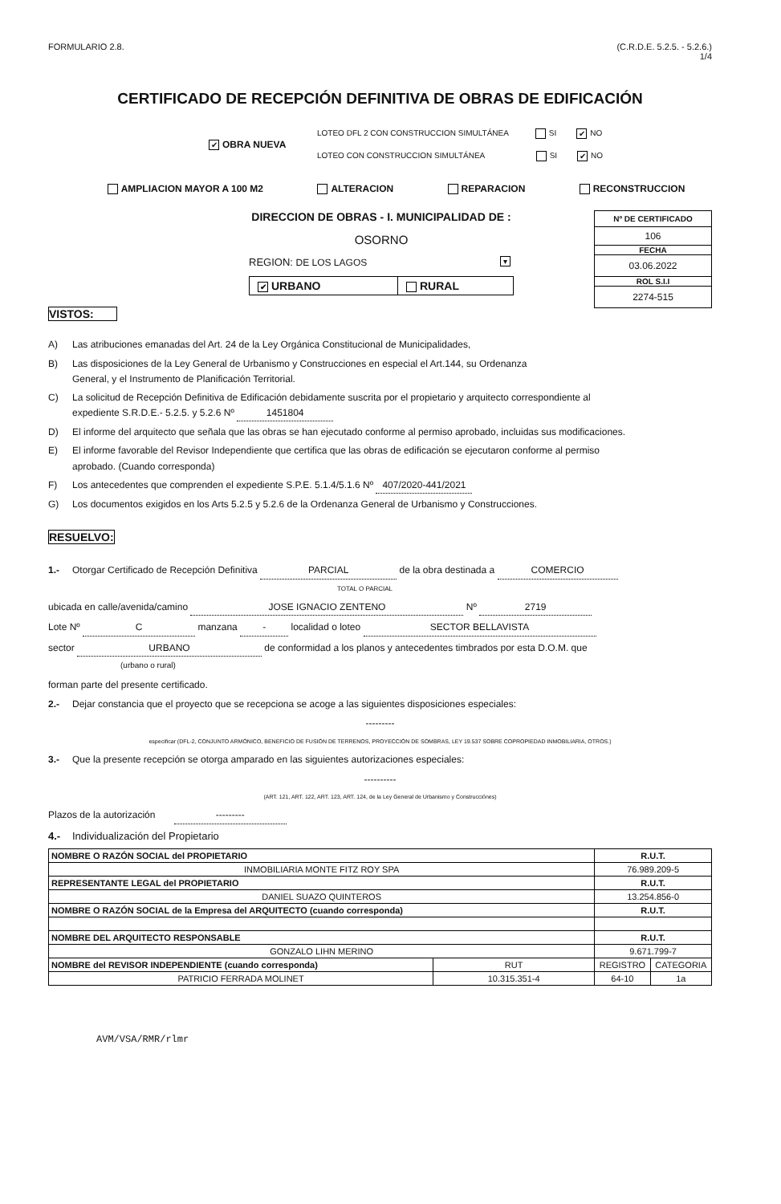FORMULARIO 2.8. (C.R.D.E. 5.2.5. - 5.2.6.)
1/4
CERTIFICADO DE RECEPCIÓN DEFINITIVA DE OBRAS DE EDIFICACIÓN
✔ OBRA NUEVA
LOTEO DFL 2 CON CONSTRUCCION SIMULTÁNEA SI ✔ NO
LOTEO CON CONSTRUCCION SIMULTÁNEA SI ✔ NO
AMPLIACION MAYOR A 100 M2 ALTERACION REPARACION RECONSTRUCCION
VISTOS:
DIRECCION DE OBRAS - I. MUNICIPALIDAD DE :
OSORNO
REGION: DE LOS LAGOS ▾
✔ URBANO RURAL
Nº DE CERTIFICADO
106
FECHA
03.06.2022
ROL S.I.I
2274-515
A) Las atribuciones emanadas del Art. 24 de la Ley Orgánica Constitucional de Municipalidades,
B) Las disposiciones de la Ley General de Urbanismo y Construcciones en especial el Art.144, su Ordenanza
General, y el Instrumento de Planificación Territorial.
C) La solicitud de Recepción Definitiva de Edificación debidamente suscrita por el propietario y arquitecto correspondiente al
expediente S.R.D.E.- 5.2.5. y 5.2.6 Nº 1451804
D) El informe del arquitecto que señala que las obras se han ejecutado conforme al permiso aprobado, incluidas sus modificaciones.
E) El informe favorable del Revisor Independiente que certifica que las obras de edificación se ejecutaron conforme al permiso
aprobado. (Cuando corresponda)
F) Los antecedentes que comprenden el expediente S.P.E. 5.1.4/5.1.6 Nº 407/2020-441/2021
G) Los documentos exigidos en los Arts 5.2.5 y 5.2.6 de la Ordenanza General de Urbanismo y Construcciones.
RESUELVO:
1.- Otorgar Certificado de Recepción Definitiva PARCIAL de la obra destinada a COMERCIO
TOTAL O PARCIAL
ubicada en calle/avenida/camino JOSE IGNACIO ZENTENO Nº 2719
Lote Nº C manzana - localidad o loteo SECTOR BELLAVISTA
sector URBANO de conformidad a los planos y antecedentes timbrados por esta D.O.M. que
(urbano o rural)
forman parte del presente certificado.
2.- Dejar constancia que el proyecto que se recepciona se acoge a las siguientes disposiciones especiales:
---------
especificar (DFL-2, CONJUNTO ARMÓNICO, BENEFICIO DE FUSIÓN DE TERRENOS, PROYECCIÓN DE SOMBRAS, LEY 19.537 SOBRE COPROPIEDAD INMOBILIARIA, OTROS.)
3.- Que la presente recepción se otorga amparado en las siguientes autorizaciones especiales:
----------
(ART. 121, ART. 122, ART. 123, ART. 124, de la Ley General de Urbanismo y Construcciónes)
Plazos de la autorización ---------
4.- Individualización del Propietario
| NOMBRE O RAZÓN SOCIAL del PROPIETARIO | | R.U.T. | |
| INMOBILIARIA MONTE FITZ ROY SPA | | 76.989.209-5 | |
| REPRESENTANTE LEGAL del PROPIETARIO | | R.U.T. | |
| DANIEL SUAZO QUINTEROS | | 13.254.856-0 | |
| NOMBRE O RAZÓN SOCIAL de la Empresa del ARQUITECTO (cuando corresponda) | | R.U.T. | |
| NOMBRE DEL ARQUITECTO RESPONSABLE | | R.U.T. | |
| GONZALO LIHN MERINO | | 9.671.799-7 | |
| NOMBRE del REVISOR INDEPENDIENTE (cuando corresponda) | RUT | REGISTRO | CATEGORIA |
| PATRICIO FERRADA MOLINET | 10.315.351-4 | 64-10 | 1a |
AVM/VSA/RMR/rlmr